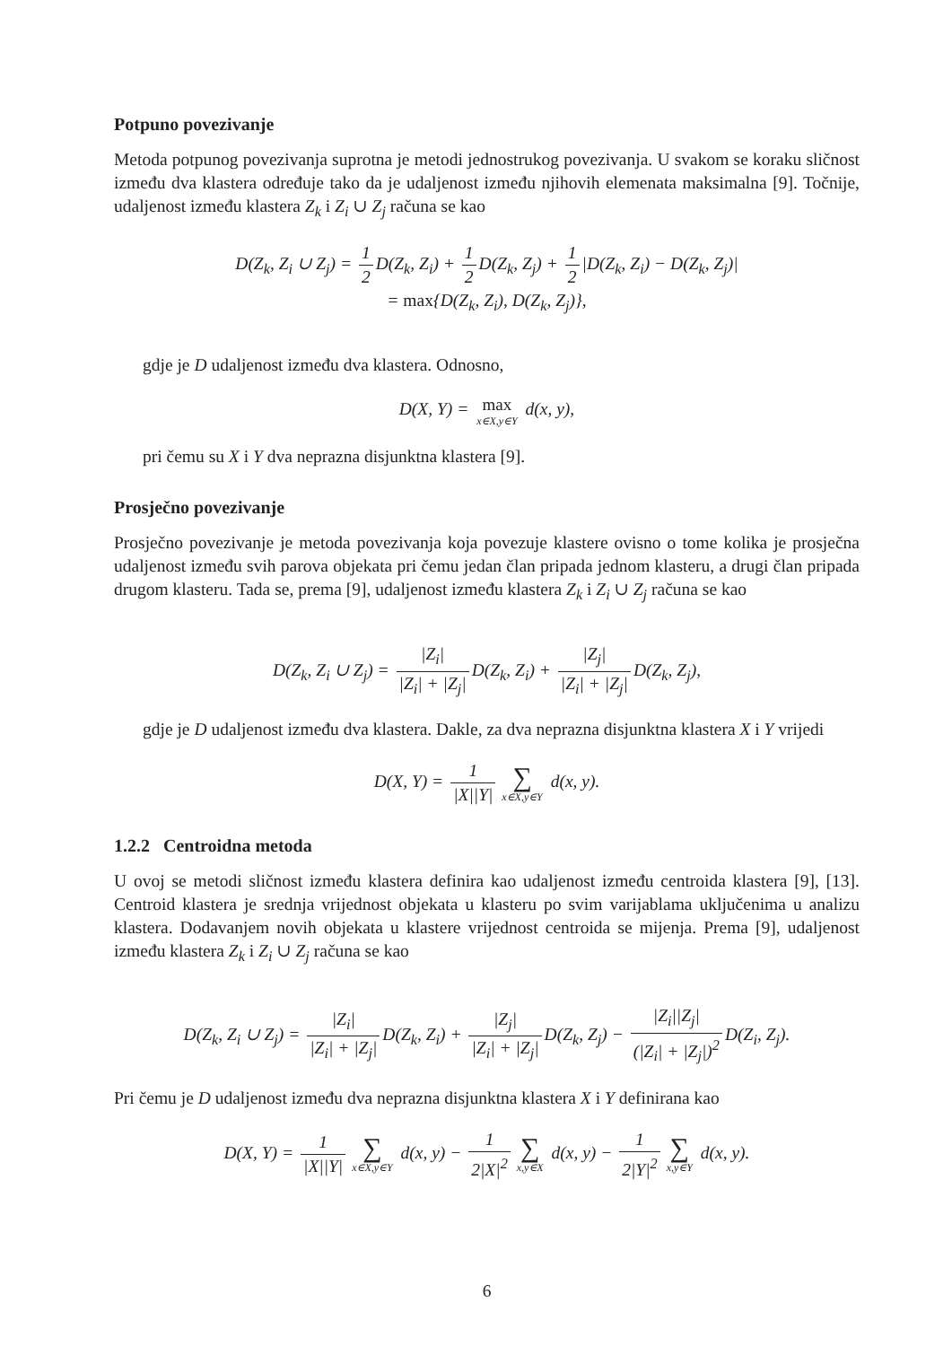Potpuno povezivanje
Metoda potpunog povezivanja suprotna je metodi jednostrukog povezivanja. U svakom se koraku sličnost između dva klastera određuje tako da je udaljenost između njihovih elemenata maksimalna [9]. Točnije, udaljenost između klastera Z<sub>k</sub> i Z<sub>i</sub> ∪ Z<sub>j</sub> računa se kao
D(Z<sub>k</sub>, Z<sub>i</sub> ∪ Z<sub>j</sub>) = 1 2 D(Z<sub>k</sub>, Z<sub>i</sub>) + 1 2 D(Z<sub>k</sub>, Z<sub>j</sub>) + 1 2 |D(Z<sub>k</sub>, Z<sub>i</sub>) − D(Z<sub>k</sub>, Z<sub>j</sub>)|
= max{D(Z<sub>k</sub>, Z<sub>i</sub>), D(Z<sub>k</sub>, Z<sub>j</sub>)},
gdje je D udaljenost između dva klastera. Odnosno,
D(X, Y) = max x∈X,y∈Y d(x, y),
pri čemu su X i Y dva neprazna disjunktna klastera [9].
Prosječno povezivanje
Prosječno povezivanje je metoda povezivanja koja povezuje klastere ovisno o tome kolika je prosječna udaljenost između svih parova objekata pri čemu jedan član pripada jednom klasteru, a drugi član pripada drugom klasteru. Tada se, prema [9], udaljenost između klastera Z<sub>k</sub> i Z<sub>i</sub> ∪ Z<sub>j</sub> računa se kao
D(Z<sub>k</sub>, Z<sub>i</sub> ∪ Z<sub>j</sub>) = |Z<sub>i</sub>| |Z<sub>i</sub>| + |Z<sub>j</sub>| D(Z<sub>k</sub>, Z<sub>i</sub>) + |Z<sub>j</sub>| |Z<sub>i</sub>| + |Z<sub>j</sub>| D(Z<sub>k</sub>, Z<sub>j</sub>),
gdje je D udaljenost između dva klastera. Dakle, za dva neprazna disjunktna klastera X i Y vrijedi
D(X, Y) = 1 |X||Y| ∑ x∈X,y∈Y d(x, y).
1.2.2 Centroidna metoda
U ovoj se metodi sličnost između klastera definira kao udaljenost između centroida klastera [9], [13]. Centroid klastera je srednja vrijednost objekata u klasteru po svim varijablama uključenima u analizu klastera. Dodavanjem novih objekata u klastere vrijednost centroida se mijenja. Prema [9], udaljenost između klastera Z<sub>k</sub> i Z<sub>i</sub> ∪ Z<sub>j</sub> računa se kao
D(Z<sub>k</sub>, Z<sub>i</sub> ∪ Z<sub>j</sub>) = |Z<sub>i</sub>| |Z<sub>i</sub>| + |Z<sub>j</sub>| D(Z<sub>k</sub>, Z<sub>i</sub>) + |Z<sub>j</sub>| |Z<sub>i</sub>| + |Z<sub>j</sub>| D(Z<sub>k</sub>, Z<sub>j</sub>) − |Z<sub>i</sub>||Z<sub>j</sub>| (|Z<sub>i</sub>| + |Z<sub>j</sub>|)<sup>2</sup> D(Z<sub>i</sub>, Z<sub>j</sub>).
Pri čemu je D udaljenost između dva neprazna disjunktna klastera X i Y definirana kao
D(X, Y) = 1 |X||Y| ∑ x∈X,y∈Y d(x, y) − 1 2|X|<sup>2</sup> ∑ x,y∈X d(x, y) − 1 2|Y|<sup>2</sup> ∑ x,y∈Y d(x, y).
6